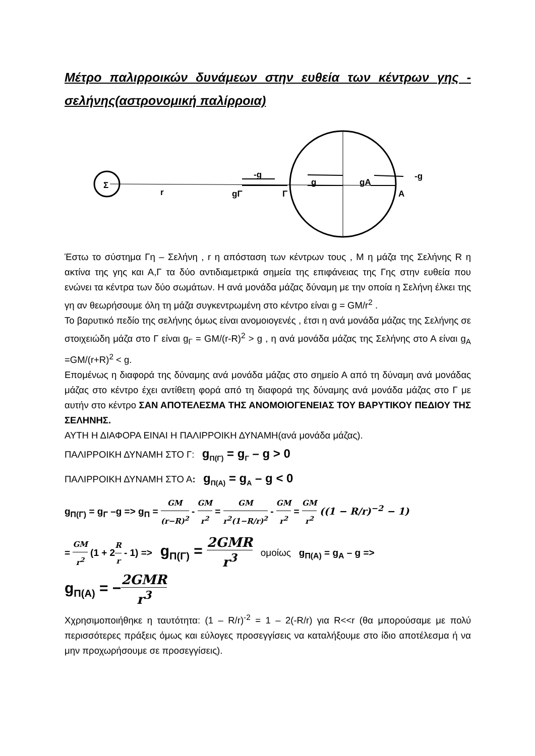Μέτρο παλιρροικών δυνάμεων στην ευθεία των κέντρων γης - σελήνης(αστρονομική παλίρροια)
Σ
r
gΓ
Γ
Α
-g
g
gΑ
-g
Έστω το σύστημα Γη – Σελήνη , r η απόσταση των κέντρων τους , Μ η μάζα της Σελήνης R η ακτίνα της γης και Α,Γ τα δύο αντιδιαμετρικά σημεία της επιφάνειας της Γης στην ευθεία που ενώνει τα κέντρα των δύο σωμάτων. Η ανά μονάδα μάζας δύναμη με την οποία η Σελήνη έλκει της γη αν θεωρήσουμε όλη τη μάζα συγκεντρωμένη στο κέντρο είναι g = GM/r<sup>2</sup> .
Το βαρυτικό πεδίο της σελήνης όμως είναι ανομοιογενές , έτσι η ανά μονάδα μάζας της Σελήνης σε στοιχειώδη μάζα στο Γ είναι g<sub>Γ</sub> = GM/(r-R)<sup>2</sup> > g , η ανά μονάδα μάζας της Σελήνης στο Α είναι g<sub>Α</sub> =GM/(r+R)<sup>2</sup> < g.
Επομένως η διαφορά της δύναμης ανά μονάδα μάζας στο σημείο Α από τη δύναμη ανά μονάδας μάζας στο κέντρο έχει αντίθετη φορά από τη διαφορά της δύναμης ανά μονάδα μάζας στο Γ με αυτήν στο κέντρο ΣΑΝ ΑΠΟΤΕΛΕΣΜΑ ΤΗΣ ΑΝΟΜΟΙΟΓΕΝΕΙΑΣ ΤΟΥ ΒΑΡΥΤΙΚΟΥ ΠΕΔΙΟΥ ΤΗΣ ΣΕΛΗΝΗΣ.
ΑΥΤΗ Η ΔΙΑΦΟΡΑ ΕΙΝΑΙ Η ΠΑΛΙΡΡΟΙΚΗ ΔΥΝΑΜΗ(ανά μονάδα μάζας).
ΠΑΛΙΡΡΟΙΚΗ ΔΥΝΑΜΗ ΣΤΟ Γ: g<sub>Π(Γ)</sub> = g<sub>Γ</sub> – g > 0
ΠΑΛΙΡΡΟΙΚΗ ΔΥΝΑΜΗ ΣΤΟ Α: g<sub>Π(Α)</sub> = g<sub>Α</sub> – g < 0
g<sub>Π(Γ)</sub> = g<sub>Γ</sub> –g => g<sub>Π</sub> = GM (r−R)<sup>2</sup> - GM r<sup>2</sup> = GM r<sup>2</sup>(1−R/r)<sup>2</sup> - GM r<sup>2</sup> = GM r<sup>2</sup> ((1 − R/r)<sup>−2</sup> − 1)
= GM r<sup>2</sup> (1 + 2R r - 1) => g<sub>Π(Γ)</sub> = 2GMR r<sup>3</sup> ομοίως g<sub>Π(Α)</sub> = g<sub>Α</sub> – g =>
g<sub>Π(Α)</sub> = −2GMR r<sup>3</sup>
Χχρησιμοποιήθηκε η ταυτότητα: (1 – R/r)<sup>-2</sup> = 1 – 2(-R/r) για R<<r (θα μπορούσαμε με πολύ περισσότερες πράξεις όμως και εύλογες προσεγγίσεις να καταλήξουμε στο ίδιο αποτέλεσμα ή να μην προχωρήσουμε σε προσεγγίσεις).